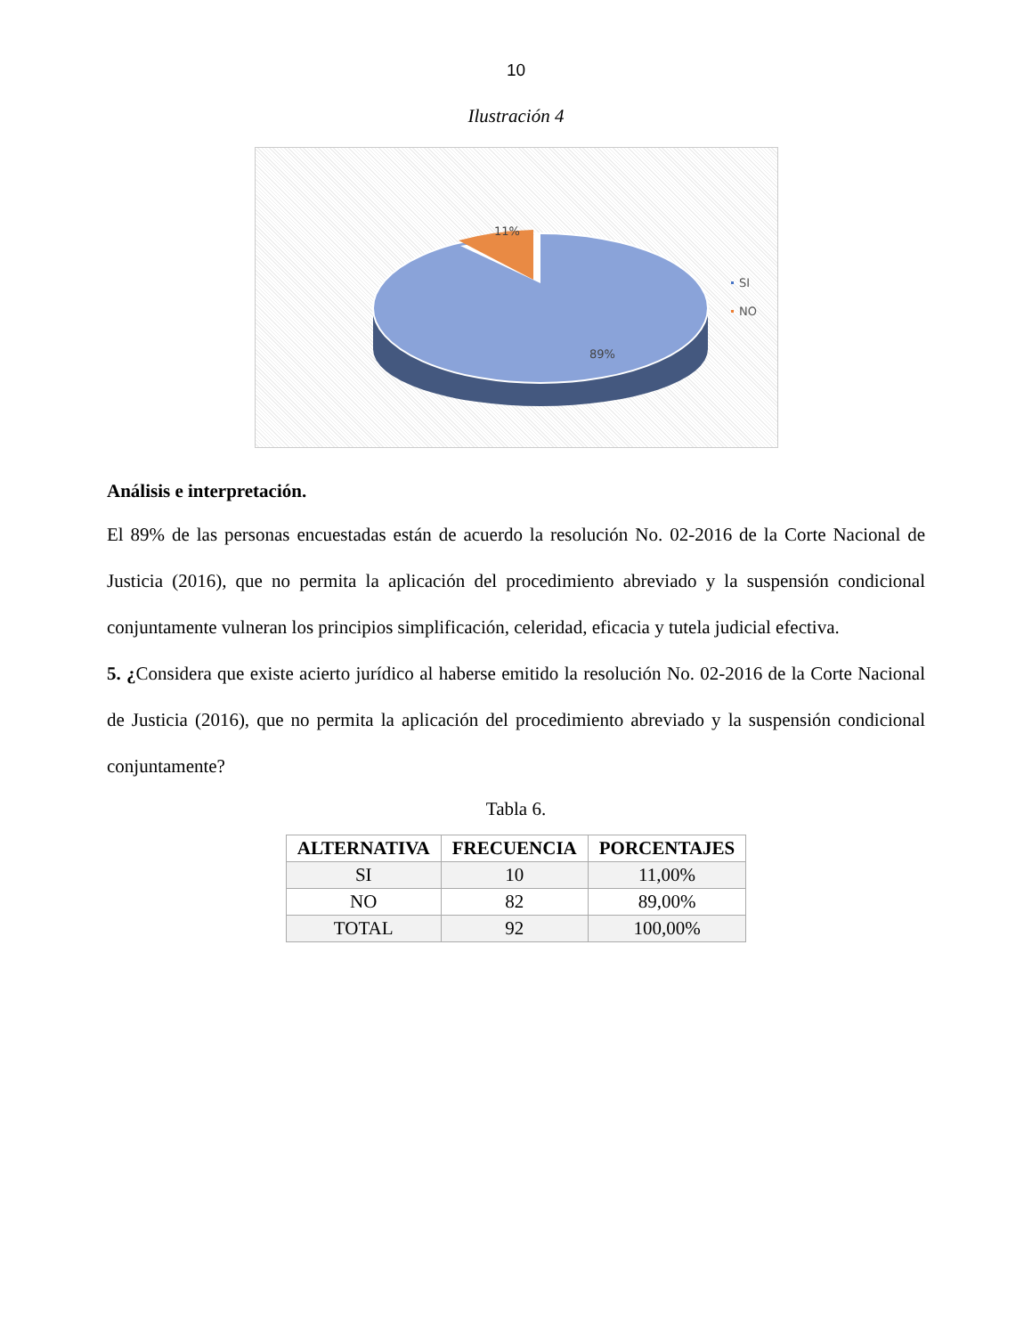10
Ilustración 4
11%
89%
SI
NO
Análisis e interpretación.
El 89% de las personas encuestadas están de acuerdo la resolución No. 02-2016 de la Corte Nacional de Justicia (2016), que no permita la aplicación del procedimiento abreviado y la suspensión condicional conjuntamente vulneran los principios simplificación, celeridad, eficacia y tutela judicial efectiva.
5. ¿Considera que existe acierto jurídico al haberse emitido la resolución No. 02-2016 de la Corte Nacional de Justicia (2016), que no permita la aplicación del procedimiento abreviado y la suspensión condicional conjuntamente?
Tabla 6.
| ALTERNATIVA | FRECUENCIA | PORCENTAJES |
| --- | --- | --- |
| SI | 10 | 11,00% |
| NO | 82 | 89,00% |
| TOTAL | 92 | 100,00% |